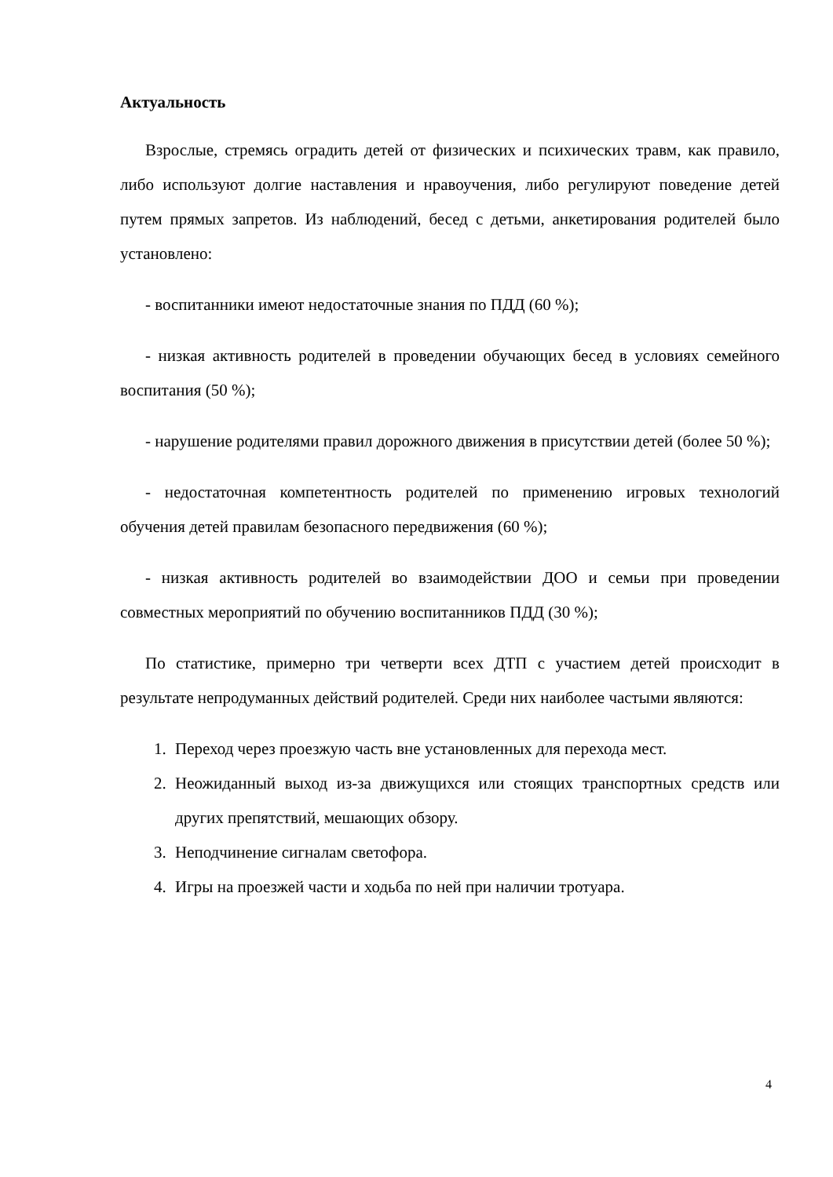Актуальность
Взрослые, стремясь оградить детей от физических и психических травм, как правило, либо используют долгие наставления и нравоучения, либо регулируют поведение детей путем прямых запретов. Из наблюдений, бесед с детьми, анкетирования родителей было установлено:
- воспитанники имеют недостаточные знания по ПДД (60 %);
- низкая активность родителей в проведении обучающих бесед в условиях семейного воспитания (50 %);
- нарушение родителями правил дорожного движения в присутствии детей (более 50 %);
- недостаточная компетентность родителей по применению игровых технологий обучения детей правилам безопасного передвижения (60 %);
- низкая активность родителей во взаимодействии ДОО и семьи при проведении совместных мероприятий по обучению воспитанников ПДД (30 %);
По статистике, примерно три четверти всех ДТП с участием детей происходит в результате непродуманных действий родителей. Среди них наиболее частыми являются:
1. Переход через проезжую часть вне установленных для перехода мест.
2. Неожиданный выход из-за движущихся или стоящих транспортных средств или других препятствий, мешающих обзору.
3. Неподчинение сигналам светофора.
4. Игры на проезжей части и ходьба по ней при наличии тротуара.
4